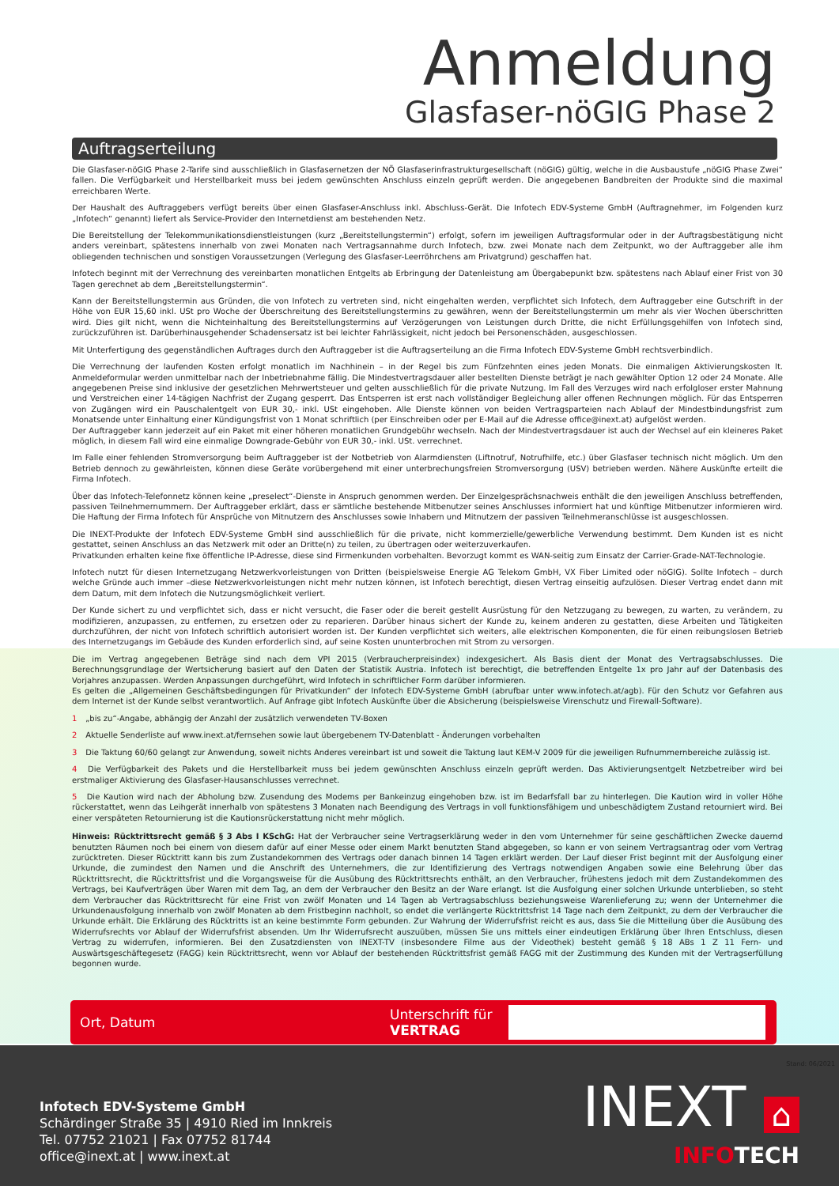Anmeldung
Glasfaser-nöGIG Phase 2
Auftragserteilung
Die Glasfaser-nöGIG Phase 2-Tarife sind ausschließlich in Glasfasernetzen der NÖ Glasfaserinfrastrukturgesellschaft (nöGIG) gültig, welche in die Ausbaustufe „nöGIG Phase Zwei“ fallen. Die Verfügbarkeit und Herstellbarkeit muss bei jedem gewünschten Anschluss einzeln geprüft werden. Die angegebenen Bandbreiten der Produkte sind die maximal erreichbaren Werte.
Der Haushalt des Auftraggebers verfügt bereits über einen Glasfaser-Anschluss inkl. Abschluss-Gerät. Die Infotech EDV-Systeme GmbH (Auftragnehmer, im Folgenden kurz „Infotech“ genannt) liefert als Service-Provider den Internetdienst am bestehenden Netz.
Die Bereitstellung der Telekommunikationsdienstleistungen (kurz „Bereitstellungstermin“) erfolgt, sofern im jeweiligen Auftragsformular oder in der Auftragsbestätigung nicht anders vereinbart, spätestens innerhalb von zwei Monaten nach Vertragsannahme durch Infotech, bzw. zwei Monate nach dem Zeitpunkt, wo der Auftraggeber alle ihm obliegenden technischen und sonstigen Voraussetzungen (Verlegung des Glasfaser-Leerröhrchens am Privatgrund) geschaffen hat.
Infotech beginnt mit der Verrechnung des vereinbarten monatlichen Entgelts ab Erbringung der Datenleistung am Übergabepunkt bzw. spätestens nach Ablauf einer Frist von 30 Tagen gerechnet ab dem „Bereitstellungstermin“.
Kann der Bereitstellungstermin aus Gründen, die von Infotech zu vertreten sind, nicht eingehalten werden, verpflichtet sich Infotech, dem Auftraggeber eine Gutschrift in der Höhe von EUR 15,60 inkl. USt pro Woche der Überschreitung des Bereitstellungstermins zu gewähren, wenn der Bereitstellungstermin um mehr als vier Wochen überschritten wird. Dies gilt nicht, wenn die Nichteinhaltung des Bereitstellungstermins auf Verzögerungen von Leistungen durch Dritte, die nicht Erfüllungsgehilfen von Infotech sind, zurückzuführen ist. Darüberhinausgehender Schadensersatz ist bei leichter Fahrlässigkeit, nicht jedoch bei Personenschäden, ausgeschlossen.
Mit Unterfertigung des gegenständlichen Auftrages durch den Auftraggeber ist die Auftragserteilung an die Firma Infotech EDV-Systeme GmbH rechtsverbindlich.
Die Verrechnung der laufenden Kosten erfolgt monatlich im Nachhinein – in der Regel bis zum Fünfzehnten eines jeden Monats. Die einmaligen Aktivierungskosten lt. Anmeldeformular werden unmittelbar nach der Inbetriebnahme fällig. Die Mindestvertragsdauer aller bestellten Dienste beträgt je nach gewählter Option 12 oder 24 Monate. Alle angegebenen Preise sind inklusive der gesetzlichen Mehrwertsteuer und gelten ausschließlich für die private Nutzung. Im Fall des Verzuges wird nach erfolgloser erster Mahnung und Verstreichen einer 14-tägigen Nachfrist der Zugang gesperrt. Das Entsperren ist erst nach vollständiger Begleichung aller offenen Rechnungen möglich. Für das Entsperren von Zugängen wird ein Pauschalentgelt von EUR 30,- inkl. USt eingehoben. Alle Dienste können von beiden Vertragsparteien nach Ablauf der Mindestbindungsfrist zum Monatsende unter Einhaltung einer Kündigungsfrist von 1 Monat schriftlich (per Einschreiben oder per E-Mail auf die Adresse office@inext.at) aufgelöst werden.
Der Auftraggeber kann jederzeit auf ein Paket mit einer höheren monatlichen Grundgebühr wechseln. Nach der Mindestvertragsdauer ist auch der Wechsel auf ein kleineres Paket möglich, in diesem Fall wird eine einmalige Downgrade-Gebühr von EUR 30,- inkl. USt. verrechnet.
Im Falle einer fehlenden Stromversorgung beim Auftraggeber ist der Notbetrieb von Alarmdiensten (Liftnotruf, Notrufhilfe, etc.) über Glasfaser technisch nicht möglich. Um den Betrieb dennoch zu gewährleisten, können diese Geräte vorübergehend mit einer unterbrechungsfreien Stromversorgung (USV) betrieben werden. Nähere Auskünfte erteilt die Firma Infotech.
Über das Infotech-Telefonnetz können keine „preselect“-Dienste in Anspruch genommen werden. Der Einzelgesprächsnachweis enthält die den jeweiligen Anschluss betreffenden, passiven Teilnehmernummern. Der Auftraggeber erklärt, dass er sämtliche bestehende Mitbenutzer seines Anschlusses informiert hat und künftige Mitbenutzer informieren wird. Die Haftung der Firma Infotech für Ansprüche von Mitnutzern des Anschlusses sowie Inhabern und Mitnutzern der passiven Teilnehmeranschlüsse ist ausgeschlossen.
Die INEXT-Produkte der Infotech EDV-Systeme GmbH sind ausschließlich für die private, nicht kommerzielle/gewerbliche Verwendung bestimmt. Dem Kunden ist es nicht gestattet, seinen Anschluss an das Netzwerk mit oder an Dritte(n) zu teilen, zu übertragen oder weiterzuverkaufen.
Privatkunden erhalten keine fixe öffentliche IP-Adresse, diese sind Firmenkunden vorbehalten. Bevorzugt kommt es WAN-seitig zum Einsatz der Carrier-Grade-NAT-Technologie.
Infotech nutzt für diesen Internetzugang Netzwerkvorleistungen von Dritten (beispielsweise Energie AG Telekom GmbH, VX Fiber Limited oder nöGIG). Sollte Infotech – durch welche Gründe auch immer –diese Netzwerkvorleistungen nicht mehr nutzen können, ist Infotech berechtigt, diesen Vertrag einseitig aufzulösen. Dieser Vertrag endet dann mit dem Datum, mit dem Infotech die Nutzungsmöglichkeit verliert.
Der Kunde sichert zu und verpflichtet sich, dass er nicht versucht, die Faser oder die bereit gestellt Ausrüstung für den Netzzugang zu bewegen, zu warten, zu verändern, zu modifizieren, anzupassen, zu entfernen, zu ersetzen oder zu reparieren. Darüber hinaus sichert der Kunde zu, keinem anderen zu gestatten, diese Arbeiten und Tätigkeiten durchzuführen, der nicht von Infotech schriftlich autorisiert worden ist. Der Kunden verpflichtet sich weiters, alle elektrischen Komponenten, die für einen reibungslosen Betrieb des Internetzugangs im Gebäude des Kunden erforderlich sind, auf seine Kosten ununterbrochen mit Strom zu versorgen.
Die im Vertrag angegebenen Beträge sind nach dem VPI 2015 (Verbraucherpreisindex) indexgesichert. Als Basis dient der Monat des Vertragsabschlusses. Die Berechnungsgrundlage der Wertsicherung basiert auf den Daten der Statistik Austria. Infotech ist berechtigt, die betreffenden Entgelte 1x pro Jahr auf der Datenbasis des Vorjahres anzupassen. Werden Anpassungen durchgeführt, wird Infotech in schriftlicher Form darüber informieren.
Es gelten die „Allgemeinen Geschäftsbedingungen für Privatkunden“ der Infotech EDV-Systeme GmbH (abrufbar unter www.infotech.at/agb). Für den Schutz vor Gefahren aus dem Internet ist der Kunde selbst verantwortlich. Auf Anfrage gibt Infotech Auskünfte über die Absicherung (beispielsweise Virenschutz und Firewall-Software).
1 „bis zu“-Angabe, abhängig der Anzahl der zusätzlich verwendeten TV-Boxen
2 Aktuelle Senderliste auf www.inext.at/fernsehen sowie laut übergebenem TV-Datenblatt - Änderungen vorbehalten
3 Die Taktung 60/60 gelangt zur Anwendung, soweit nichts Anderes vereinbart ist und soweit die Taktung laut KEM-V 2009 für die jeweiligen Rufnummernbereiche zulässig ist.
4 Die Verfügbarkeit des Pakets und die Herstellbarkeit muss bei jedem gewünschten Anschluss einzeln geprüft werden. Das Aktivierungsentgelt Netzbetreiber wird bei erstmaliger Aktivierung des Glasfaser-Hausanschlusses verrechnet.
5 Die Kaution wird nach der Abholung bzw. Zusendung des Modems per Bankeinzug eingehoben bzw. ist im Bedarfsfall bar zu hinterlegen. Die Kaution wird in voller Höhe rückerstattet, wenn das Leihgerät innerhalb von spätestens 3 Monaten nach Beendigung des Vertrags in voll funktionsfähigem und unbeschädigtem Zustand retourniert wird. Bei einer verspäteten Retournierung ist die Kautionsrückerstattung nicht mehr möglich.
Hinweis: Rücktrittsrecht gemäß § 3 Abs I KSchG: Hat der Verbraucher seine Vertragserklärung weder in den vom Unternehmer für seine geschäftlichen Zwecke dauernd benutzten Räumen noch bei einem von diesem dafür auf einer Messe oder einem Markt benutzten Stand abgegeben, so kann er von seinem Vertragsantrag oder vom Vertrag zurücktreten. Dieser Rücktritt kann bis zum Zustandekommen des Vertrags oder danach binnen 14 Tagen erklärt werden. Der Lauf dieser Frist beginnt mit der Ausfolgung einer Urkunde, die zumindest den Namen und die Anschrift des Unternehmers, die zur Identifizierung des Vertrags notwendigen Angaben sowie eine Belehrung über das Rücktrittsrecht, die Rücktrittsfrist und die Vorgangsweise für die Ausübung des Rücktrittsrechts enthält, an den Verbraucher, frühestens jedoch mit dem Zustandekommen des Vertrags, bei Kaufverträgen über Waren mit dem Tag, an dem der Verbraucher den Besitz an der Ware erlangt. Ist die Ausfolgung einer solchen Urkunde unterblieben, so steht dem Verbraucher das Rücktrittsrecht für eine Frist von zwölf Monaten und 14 Tagen ab Vertragsabschluss beziehungsweise Warenlieferung zu; wenn der Unternehmer die Urkundenausfolgung innerhalb von zwölf Monaten ab dem Fristbeginn nachholt, so endet die verlängerte Rücktrittsfrist 14 Tage nach dem Zeitpunkt, zu dem der Verbraucher die Urkunde erhält. Die Erklärung des Rücktritts ist an keine bestimmte Form gebunden. Zur Wahrung der Widerrufsfrist reicht es aus, dass Sie die Mitteilung über die Ausübung des Widerrufsrechts vor Ablauf der Widerrufsfrist absenden. Um Ihr Widerrufsrecht auszuüben, müssen Sie uns mittels einer eindeutigen Erklärung über Ihren Entschluss, diesen Vertrag zu widerrufen, informieren. Bei den Zusatzdiensten von INEXT-TV (insbesondere Filme aus der Videothek) besteht gemäß § 18 ABs 1 Z 11 Fern- und Auswärtsgeschäftegesetz (FAGG) kein Rücktrittsrecht, wenn vor Ablauf der bestehenden Rücktrittsfrist gemäß FAGG mit der Zustimmung des Kunden mit der Vertragserfüllung begonnen wurde.
Ort, Datum
Unterschrift für
VERTRAG
Stand: 06/2021
Infotech EDV-Systeme GmbH
Schärdinger Straße 35 | 4910 Ried im Innkreis
Tel. 07752 21021 | Fax 07752 81744
office@inext.at | www.inext.at
INEXT ⌂
INFOTECH